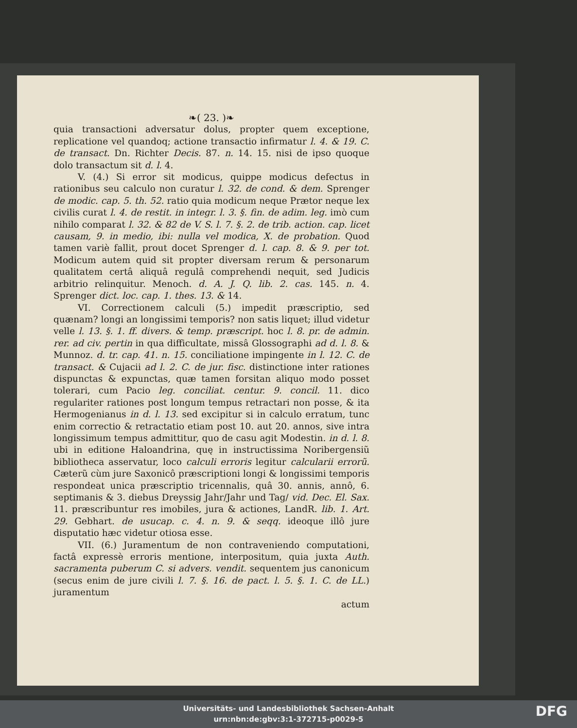❧( 23. )❧
quia transactioni adversatur dolus, propter quem exceptione, replicatione vel quandoq; actione transactio infirmatur l. 4. & 19. C. de transact. Dn. Richter Decis. 87. n. 14. 15. nisi de ipso quoque dolo transactum sit d. l. 4.
V. (4.) Si error sit modicus, quippe modicus defectus in rationibus seu calculo non curatur l. 32. de cond. & dem. Sprenger de modic. cap. 5. th. 52. ratio quia modicum neque Prætor neque lex civilis curat l. 4. de restit. in integr. l. 3. §. fin. de adim. leg. imò cum nihilo comparat l. 32. & 82 de V. S. l. 7. §. 2. de trib. action. cap. licet causam, 9. in medio, ibi: nulla vel modica, X. de probation. Quod tamen variè fallit, prout docet Sprenger d. l. cap. 8. & 9. per tot. Modicum autem quid sit propter diversam rerum & personarum qualitatem certâ aliquâ regulâ comprehendi nequit, sed Judicis arbitrio relinquitur. Menoch. d. A. J. Q. lib. 2. cas. 145. n. 4. Sprenger dict. loc. cap. 1. thes. 13. & 14.
VI. Correctionem calculi (5.) impedit præscriptio, sed quænam? longi an longissimi temporis? non satis liquet; illud videtur velle l. 13. §. 1. ff. divers. & temp. præscript. hoc l. 8. pr. de admin. rer. ad civ. pertin in qua difficultate, missâ Glossographi ad d. l. 8. & Munnoz. d. tr. cap. 41. n. 15. conciliatione impingente in l. 12. C. de transact. & Cujacii ad l. 2. C. de jur. fisc. distinctione inter rationes dispunctas & expunctas, quæ tamen forsitan aliquo modo posset tolerari, cum Pacio leg. conciliat. centur. 9. concil. 11. dico regulariter rationes post longum tempus retractari non posse, & ita Hermogenianus in d. l. 13. sed excipitur si in calculo erratum, tunc enim correctio & retractatio etiam post 10. aut 20. annos, sive intra longissimum tempus admittitur, quo de casu agit Modestin. in d. l. 8. ubi in editione Haloandrina, quę in instructissima Noribergensiũ bibliotheca asservatur, loco calculi erroris legitur calcularii errorũ. Cæterũ cùm jure Saxonicô præscriptioni longi & longissimi temporis respondeat unica præscriptio tricennalis, quâ 30. annis, annô, 6. septimanis & 3. diebus Dreyssig Jahr/Jahr und Tag/ vid. Dec. El. Sax. 11. præscribuntur res imobiles, jura & actiones, LandR. lib. 1. Art. 29. Gebhart. de usucap. c. 4. n. 9. & seqq. ideoque illô jure disputatio hæc videtur otiosa esse.
VII. (6.) Juramentum de non contraveniendo computationi, factâ expressè erroris mentione, interpositum, quia juxta Auth. sacramenta puberum C. si advers. vendit. sequentem jus canonicum (secus enim de jure civili l. 7. §. 16. de pact. l. 5. §. 1. C. de LL.) juramentum
actum
Universitäts- und Landesbibliothek Sachsen-Anhalt
urn:nbn:de:gbv:3:1-372715-p0029-5
DFG